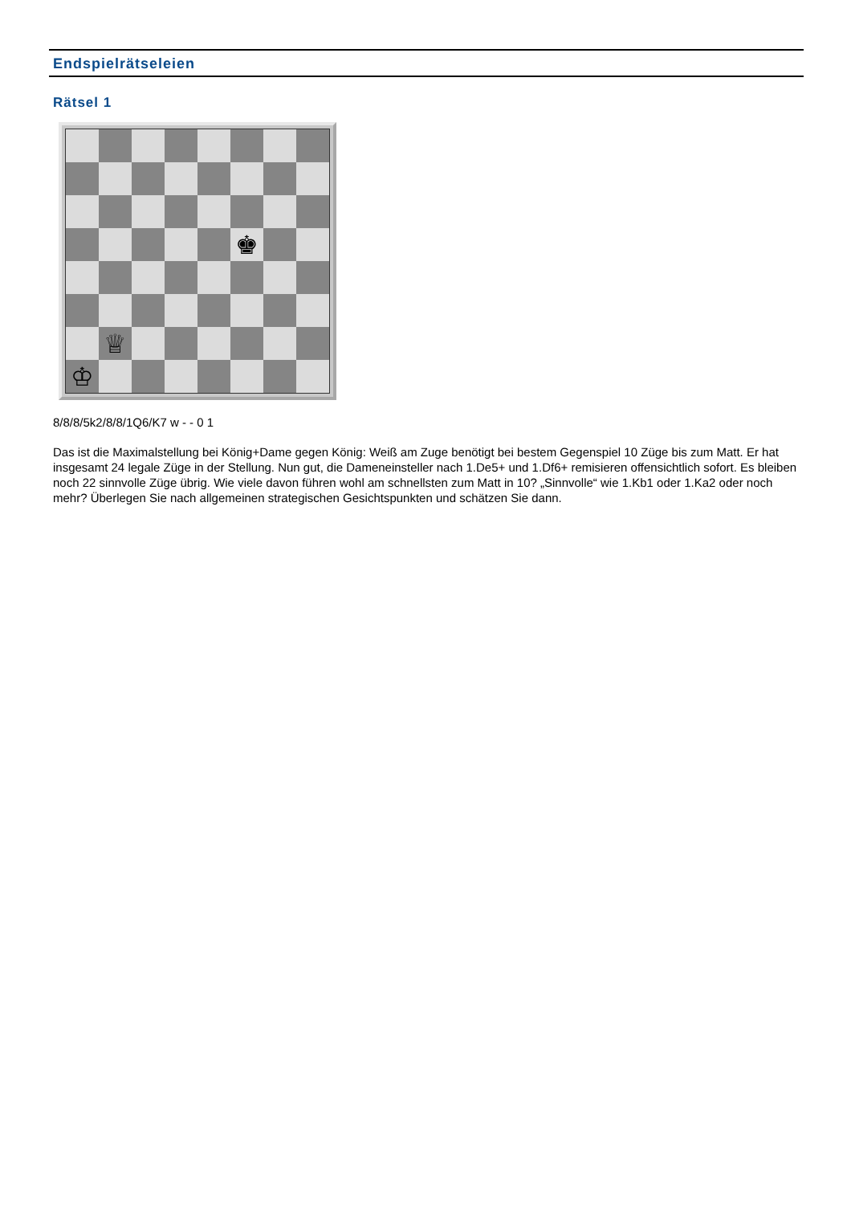Endspielrätseleien
Rätsel 1
♚
♕
♔
8/8/8/5k2/8/8/1Q6/K7 w - - 0 1
Das ist die Maximalstellung bei König+Dame gegen König: Weiß am Zuge benötigt bei bestem Gegenspiel 10 Züge bis zum Matt. Er hat insgesamt 24 legale Züge in der Stellung. Nun gut, die Dameneinsteller nach 1.De5+ und 1.Df6+ remisieren offensichtlich sofort. Es bleiben noch 22 sinnvolle Züge übrig. Wie viele davon führen wohl am schnellsten zum Matt in 10? „Sinnvolle“ wie 1.Kb1 oder 1.Ka2 oder noch mehr? Überlegen Sie nach allgemeinen strategischen Gesichtspunkten und schätzen Sie dann.